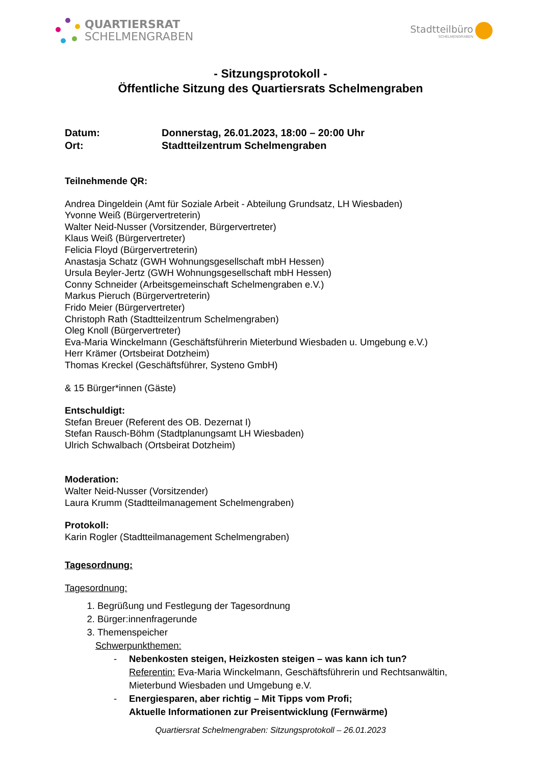QUARTIERSRAT
SCHELMENGRABEN
Stadtteilbüro
SCHELMENGRABEN
- Sitzungsprotokoll -
Öffentliche Sitzung des Quartiersrats Schelmengraben
Datum: Donnerstag, 26.01.2023, 18:00 – 20:00 Uhr
Ort: Stadtteilzentrum Schelmengraben
Teilnehmende QR:
Andrea Dingeldein (Amt für Soziale Arbeit - Abteilung Grundsatz, LH Wiesbaden)
Yvonne Weiß (Bürgervertreterin)
Walter Neid-Nusser (Vorsitzender, Bürgervertreter)
Klaus Weiß (Bürgervertreter)
Felicia Floyd (Bürgervertreterin)
Anastasja Schatz (GWH Wohnungsgesellschaft mbH Hessen)
Ursula Beyler-Jertz (GWH Wohnungsgesellschaft mbH Hessen)
Conny Schneider (Arbeitsgemeinschaft Schelmengraben e.V.)
Markus Pieruch (Bürgervertreterin)
Frido Meier (Bürgervertreter)
Christoph Rath (Stadtteilzentrum Schelmengraben)
Oleg Knoll (Bürgervertreter)
Eva-Maria Winckelmann (Geschäftsführerin Mieterbund Wiesbaden u. Umgebung e.V.)
Herr Krämer (Ortsbeirat Dotzheim)
Thomas Kreckel (Geschäftsführer, Systeno GmbH)
& 15 Bürger*innen (Gäste)
Entschuldigt:
Stefan Breuer (Referent des OB. Dezernat I)
Stefan Rausch-Böhm (Stadtplanungsamt LH Wiesbaden)
Ulrich Schwalbach (Ortsbeirat Dotzheim)
Moderation:
Walter Neid-Nusser (Vorsitzender)
Laura Krumm (Stadtteilmanagement Schelmengraben)
Protokoll:
Karin Rogler (Stadtteilmanagement Schelmengraben)
Tagesordnung:
Tagesordnung:
1. Begrüßung und Festlegung der Tagesordnung
2. Bürger:innenfragerunde
3. Themenspeicher
Schwerpunkthemen:
- Nebenkosten steigen, Heizkosten steigen – was kann ich tun?
Referentin: Eva-Maria Winckelmann, Geschäftsführerin und Rechtsanwältin,
Mieterbund Wiesbaden und Umgebung e.V.
- Energiesparen, aber richtig – Mit Tipps vom Profi;
Aktuelle Informationen zur Preisentwicklung (Fernwärme)
Quartiersrat Schelmengraben: Sitzungsprotokoll – 26.01.2023